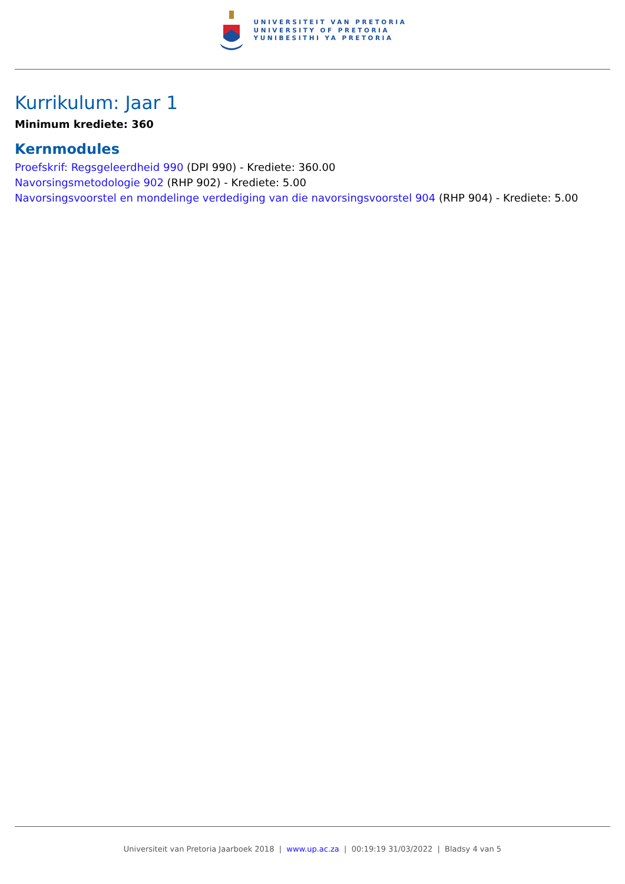UNIVERSITEIT VAN PRETORIA
UNIVERSITY OF PRETORIA
YUNIBESITHI YA PRETORIA
Kurrikulum: Jaar 1
Minimum krediete: 360
Kernmodules
Proefskrif: Regsgeleerdheid 990 (DPI 990) - Krediete: 360.00
Navorsingsmetodologie 902 (RHP 902) - Krediete: 5.00
Navorsingsvoorstel en mondelinge verdediging van die navorsingsvoorstel 904 (RHP 904) - Krediete: 5.00
Universiteit van Pretoria Jaarboek 2018 | www.up.ac.za | 00:19:19 31/03/2022 | Bladsy 4 van 5